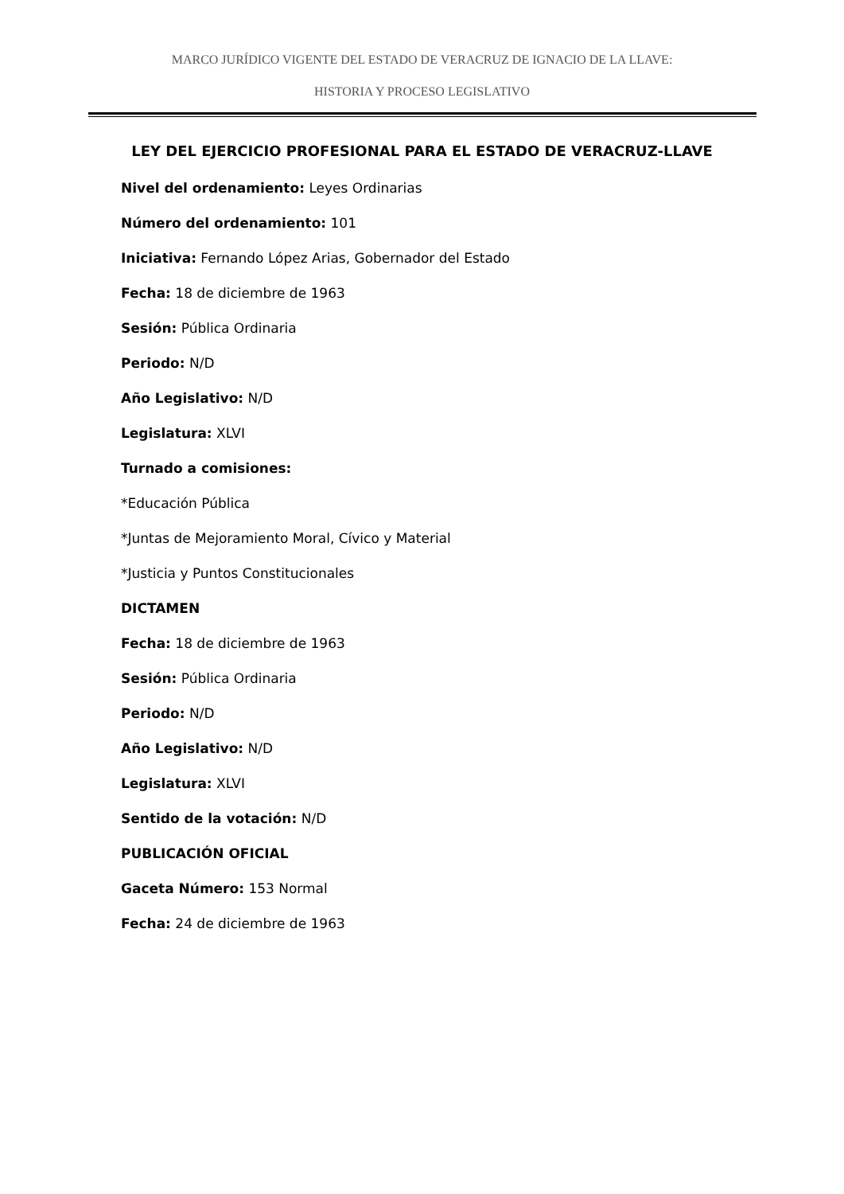MARCO JURÍDICO VIGENTE DEL ESTADO DE VERACRUZ DE IGNACIO DE LA LLAVE:
HISTORIA Y PROCESO LEGISLATIVO
LEY DEL EJERCICIO PROFESIONAL PARA EL ESTADO DE VERACRUZ-LLAVE
Nivel del ordenamiento: Leyes Ordinarias
Número del ordenamiento: 101
Iniciativa: Fernando López Arias, Gobernador del Estado
Fecha: 18 de diciembre de 1963
Sesión: Pública Ordinaria
Periodo: N/D
Año Legislativo: N/D
Legislatura: XLVI
Turnado a comisiones:
*Educación Pública
*Juntas de Mejoramiento Moral, Cívico y Material
*Justicia y Puntos Constitucionales
DICTAMEN
Fecha: 18 de diciembre de 1963
Sesión: Pública Ordinaria
Periodo: N/D
Año Legislativo: N/D
Legislatura: XLVI
Sentido de la votación: N/D
PUBLICACIÓN OFICIAL
Gaceta Número: 153 Normal
Fecha: 24 de diciembre de 1963